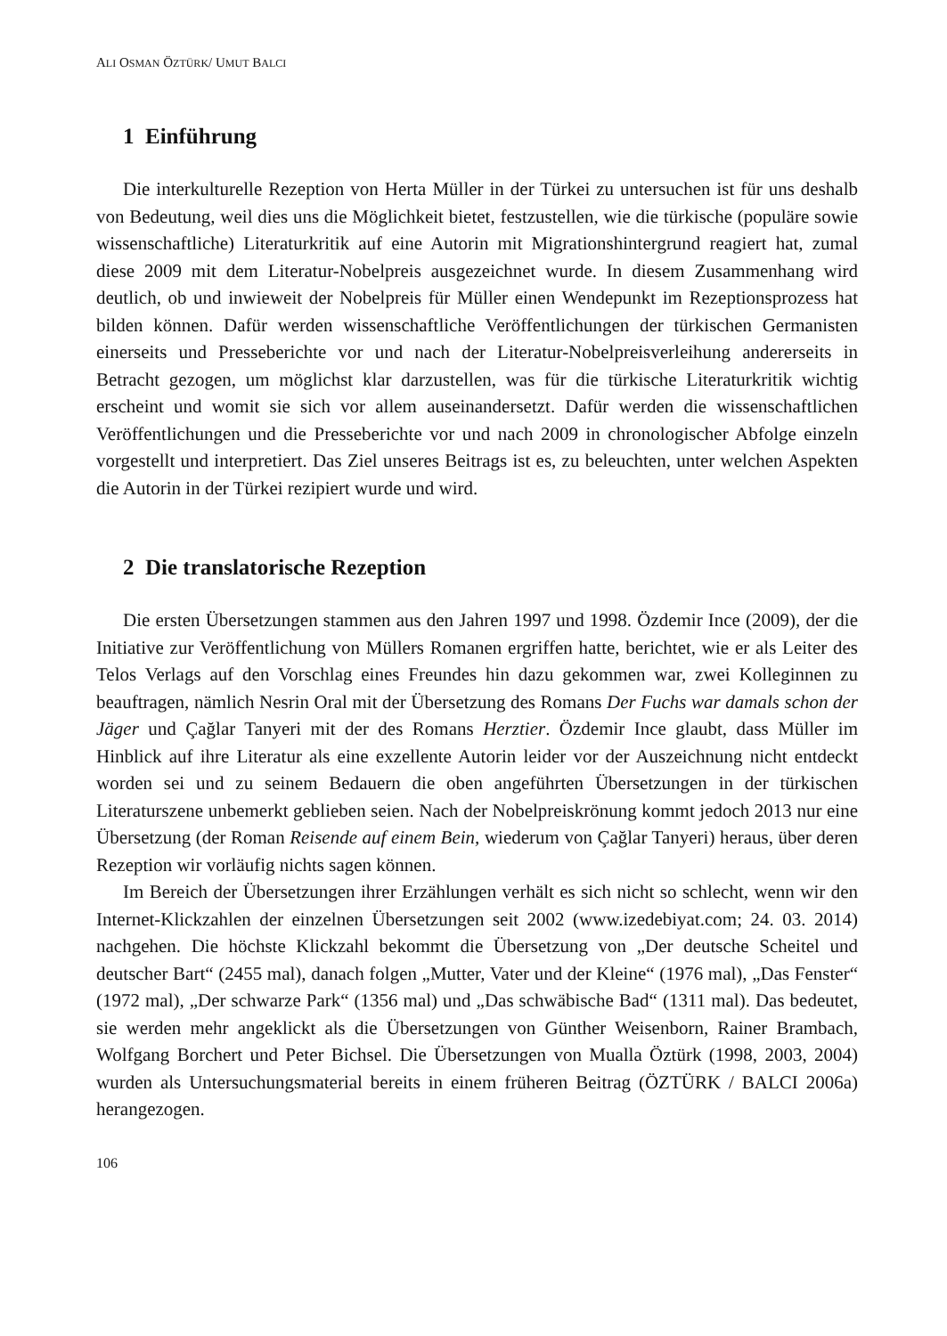ALI OSMAN ÖZTÜRK/ UMUT BALCI
1 Einführung
Die interkulturelle Rezeption von Herta Müller in der Türkei zu untersuchen ist für uns deshalb von Bedeutung, weil dies uns die Möglichkeit bietet, festzustellen, wie die türkische (populäre sowie wissenschaftliche) Literaturkritik auf eine Autorin mit Migrationshintergrund reagiert hat, zumal diese 2009 mit dem Literatur-Nobelpreis ausgezeichnet wurde. In diesem Zusammenhang wird deutlich, ob und inwieweit der Nobelpreis für Müller einen Wendepunkt im Rezeptionsprozess hat bilden können. Dafür werden wissenschaftliche Veröffentlichungen der türkischen Germanisten einerseits und Presseberichte vor und nach der Literatur-Nobelpreisverleihung andererseits in Betracht gezogen, um möglichst klar darzustellen, was für die türkische Literaturkritik wichtig erscheint und womit sie sich vor allem auseinandersetzt. Dafür werden die wissenschaftlichen Veröffentlichungen und die Presseberichte vor und nach 2009 in chronologischer Abfolge einzeln vorgestellt und interpretiert. Das Ziel unseres Beitrags ist es, zu beleuchten, unter welchen Aspekten die Autorin in der Türkei rezipiert wurde und wird.
2 Die translatorische Rezeption
Die ersten Übersetzungen stammen aus den Jahren 1997 und 1998. Özdemir Ince (2009), der die Initiative zur Veröffentlichung von Müllers Romanen ergriffen hatte, berichtet, wie er als Leiter des Telos Verlags auf den Vorschlag eines Freundes hin dazu gekommen war, zwei Kolleginnen zu beauftragen, nämlich Nesrin Oral mit der Übersetzung des Romans Der Fuchs war damals schon der Jäger und Çağlar Tanyeri mit der des Romans Herztier. Özdemir Ince glaubt, dass Müller im Hinblick auf ihre Literatur als eine exzellente Autorin leider vor der Auszeichnung nicht entdeckt worden sei und zu seinem Bedauern die oben angeführten Übersetzungen in der türkischen Literaturszene unbemerkt geblieben seien. Nach der Nobelpreiskrönung kommt jedoch 2013 nur eine Übersetzung (der Roman Reisende auf einem Bein, wiederum von Çağlar Tanyeri) heraus, über deren Rezeption wir vorläufig nichts sagen können.
Im Bereich der Übersetzungen ihrer Erzählungen verhält es sich nicht so schlecht, wenn wir den Internet-Klickzahlen der einzelnen Übersetzungen seit 2002 (www.izedebiyat.com; 24. 03. 2014) nachgehen. Die höchste Klickzahl bekommt die Übersetzung von „Der deutsche Scheitel und deutscher Bart“ (2455 mal), danach folgen „Mutter, Vater und der Kleine“ (1976 mal), „Das Fenster“ (1972 mal), „Der schwarze Park“ (1356 mal) und „Das schwäbische Bad“ (1311 mal). Das bedeutet, sie werden mehr angeklickt als die Übersetzungen von Günther Weisenborn, Rainer Brambach, Wolfgang Borchert und Peter Bichsel. Die Übersetzungen von Mualla Öztürk (1998, 2003, 2004) wurden als Untersuchungsmaterial bereits in einem früheren Beitrag (ÖZTÜRK / BALCI 2006a) herangezogen.
106